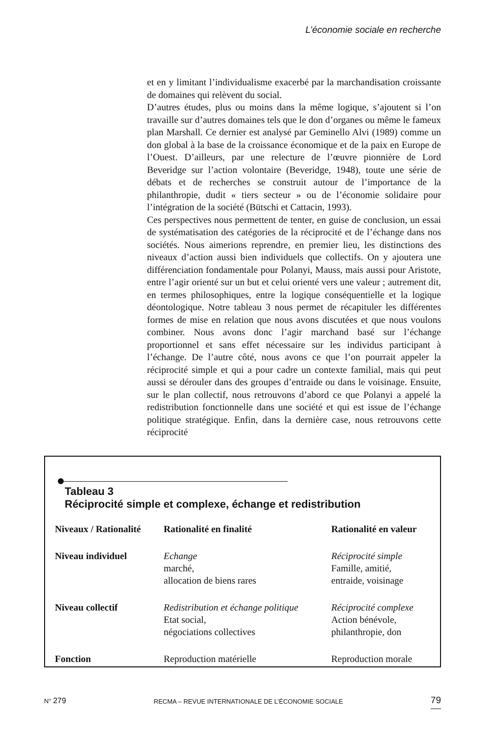L’économie sociale en recherche
et en y limitant l’individualisme exacerbé par la marchandisation croissante de domaines qui relèvent du social.
D’autres études, plus ou moins dans la même logique, s’ajoutent si l’on travaille sur d’autres domaines tels que le don d’organes ou même le fameux plan Marshall. Ce dernier est analysé par Geminello Alvi (1989) comme un don global à la base de la croissance économique et de la paix en Europe de l’Ouest. D’ailleurs, par une relecture de l’œuvre pionnière de Lord Beveridge sur l’action volontaire (Beveridge, 1948), toute une série de débats et de recherches se construit autour de l’importance de la philanthropie, dudit « tiers secteur » ou de l’économie solidaire pour l’intégration de la société (Bütschi et Cattacin, 1993).
Ces perspectives nous permettent de tenter, en guise de conclusion, un essai de systématisation des catégories de la réciprocité et de l’échange dans nos sociétés. Nous aimerions reprendre, en premier lieu, les distinctions des niveaux d’action aussi bien individuels que collectifs. On y ajoutera une différenciation fondamentale pour Polanyi, Mauss, mais aussi pour Aristote, entre l’agir orienté sur un but et celui orienté vers une valeur ; autrement dit, en termes philosophiques, entre la logique conséquentielle et la logique déontologique. Notre tableau 3 nous permet de récapituler les différentes formes de mise en relation que nous avons discutées et que nous voulons combiner. Nous avons donc l’agir marchand basé sur l’échange proportionnel et sans effet nécessaire sur les individus participant à l’échange. De l’autre côté, nous avons ce que l’on pourrait appeler la réciprocité simple et qui a pour cadre un contexte familial, mais qui peut aussi se dérouler dans des groupes d’entraide ou dans le voisinage. Ensuite, sur le plan collectif, nous retrouvons d’abord ce que Polanyi a appelé la redistribution fonctionnelle dans une société et qui est issue de l’échange politique stratégique. Enfin, dans la dernière case, nous retrouvons cette réciprocité
Tableau 3
Réciprocité simple et complexe, échange et redistribution
| Niveaux / Rationalité | Rationalité en finalité | Rationalité en valeur |
| --- | --- | --- |
| Niveau individuel | Echange marché, allocation de biens rares | Réciprocité simple Famille, amitié, entraide, voisinage |
| Niveau collectif | Redistribution et échange politique Etat social, négociations collectives | Réciprocité complexe Action bénévole, philanthropie, don |
| Fonction | Reproduction matérielle | Reproduction morale |
N° 279 RECMA – REVUE INTERNATIONALE DE L’ÉCONOMIE SOCIALE 79